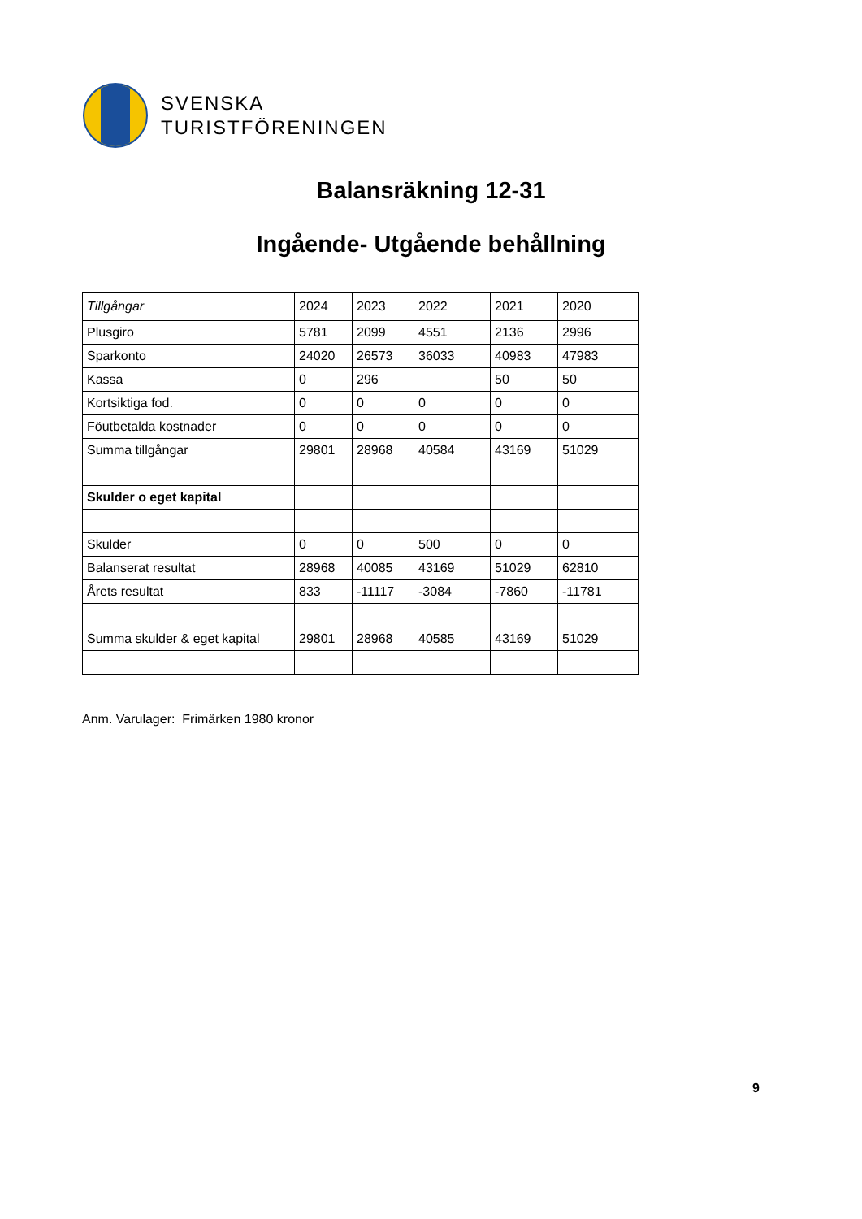SVENSKA
TURISTFÖRENINGEN
Balansräkning 12-31
Ingående- Utgående behållning
| Tillgångar | 2024 | 2023 | 2022 | 2021 | 2020 |
| Plusgiro | 5781 | 2099 | 4551 | 2136 | 2996 |
| Sparkonto | 24020 | 26573 | 36033 | 40983 | 47983 |
| Kassa | 0 | 296 | | 50 | 50 |
| Kortsiktiga fod. | 0 | 0 | 0 | 0 | 0 |
| Föutbetalda kostnader | 0 | 0 | 0 | 0 | 0 |
| Summa tillgångar | 29801 | 28968 | 40584 | 43169 | 51029 |
| Skulder o eget kapital | | | | | |
| Skulder | 0 | 0 | 500 | 0 | 0 |
| Balanserat resultat | 28968 | 40085 | 43169 | 51029 | 62810 |
| Årets resultat | 833 | -11117 | -3084 | -7860 | -11781 |
| Summa skulder & eget kapital | 29801 | 28968 | 40585 | 43169 | 51029 |
Anm. Varulager: Frimärken 1980 kronor
9